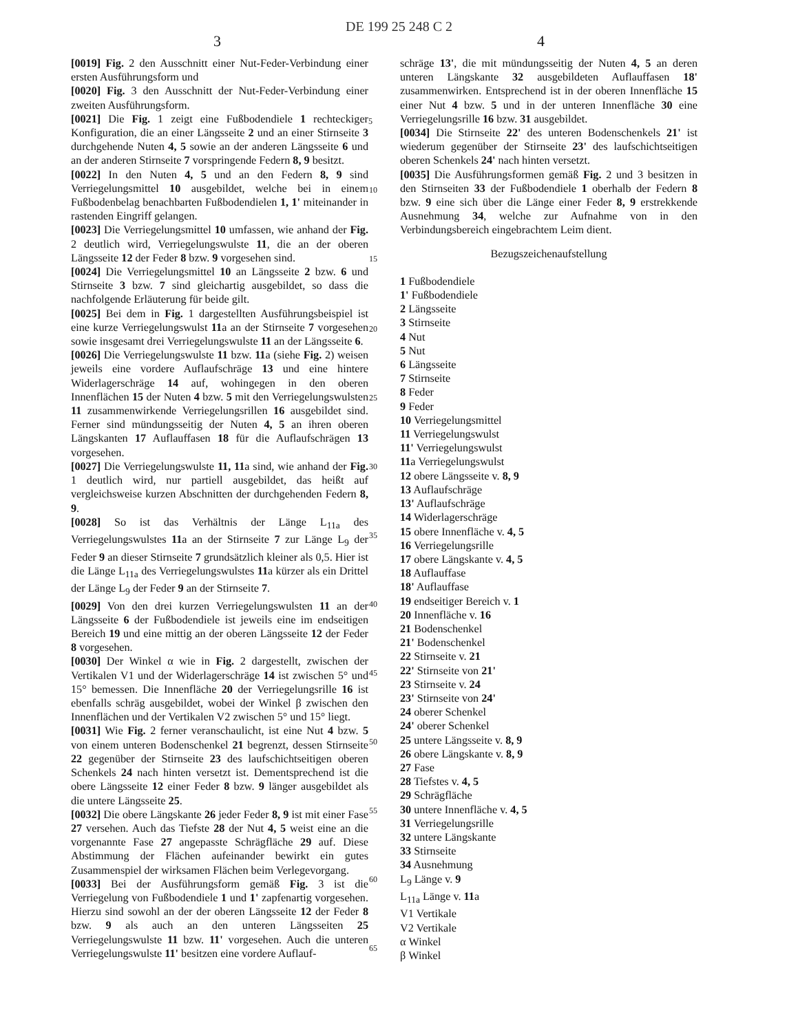DE 199 25 248 C 2
3 4
[0019] Fig. 2 den Ausschnitt einer Nut-Feder-Verbindung einer ersten Ausführungsform und
[0020] Fig. 3 den Ausschnitt der Nut-Feder-Verbindung einer zweiten Ausführungsform.
[0021] Die Fig. 1 zeigt eine Fußbodendiele 1 rechteckiger Konfiguration, die an einer Längsseite 2 und an einer Stirnseite 3 durchgehende Nuten 4, 5 sowie an der anderen Längsseite 6 und an der anderen Stirnseite 7 vorspringende Federn 8, 9 besitzt.
[0022] In den Nuten 4, 5 und an den Federn 8, 9 sind Verriegelungsmittel 10 ausgebildet, welche bei in einem Fußbodenbelag benachbarten Fußbodendielen 1, 1' miteinander in rastenden Eingriff gelangen.
[0023] Die Verriegelungsmittel 10 umfassen, wie anhand der Fig. 2 deutlich wird, Verriegelungswulste 11, die an der oberen Längsseite 12 der Feder 8 bzw. 9 vorgesehen sind.
[0024] Die Verriegelungsmittel 10 an Längsseite 2 bzw. 6 und Stirnseite 3 bzw. 7 sind gleichartig ausgebildet, so dass die nachfolgende Erläuterung für beide gilt.
[0025] Bei dem in Fig. 1 dargestellten Ausführungsbeispiel ist eine kurze Verriegelungswulst 11a an der Stirnseite 7 vorgesehen sowie insgesamt drei Verriegelungswulste 11 an der Längsseite 6.
[0026] Die Verriegelungswulste 11 bzw. 11a (siehe Fig. 2) weisen jeweils eine vordere Auflaufschräge 13 und eine hintere Widerlagerschräge 14 auf, wohingegen in den oberen Innenflächen 15 der Nuten 4 bzw. 5 mit den Verriegelungswulsten 11 zusammenwirkende Verriegelungsrillen 16 ausgebildet sind. Ferner sind mündungsseitig der Nuten 4, 5 an ihren oberen Längskanten 17 Auflauffasen 18 für die Auflaufschrägen 13 vorgesehen.
[0027] Die Verriegelungswulste 11, 11a sind, wie anhand der Fig. 1 deutlich wird, nur partiell ausgebildet, das heißt auf vergleichsweise kurzen Abschnitten der durchgehenden Federn 8, 9.
[0028] So ist das Verhältnis der Länge L<sub>11a</sub> des Verriegelungswulstes 11a an der Stirnseite 7 zur Länge L<sub>9</sub> der Feder 9 an dieser Stirnseite 7 grundsätzlich kleiner als 0,5. Hier ist die Länge L<sub>11a</sub> des Verriegelungswulstes 11a kürzer als ein Drittel der Länge L<sub>9</sub> der Feder 9 an der Stirnseite 7.
[0029] Von den drei kurzen Verriegelungswulsten 11 an der Längsseite 6 der Fußbodendiele ist jeweils eine im endseitigen Bereich 19 und eine mittig an der oberen Längsseite 12 der Feder 8 vorgesehen.
[0030] Der Winkel α wie in Fig. 2 dargestellt, zwischen der Vertikalen V1 und der Widerlagerschräge 14 ist zwischen 5° und 15° bemessen. Die Innenfläche 20 der Verriegelungsrille 16 ist ebenfalls schräg ausgebildet, wobei der Winkel β zwischen den Innenflächen und der Vertikalen V2 zwischen 5° und 15° liegt.
[0031] Wie Fig. 2 ferner veranschaulicht, ist eine Nut 4 bzw. 5 von einem unteren Bodenschenkel 21 begrenzt, dessen Stirnseite 22 gegenüber der Stirnseite 23 des laufschichtseitigen oberen Schenkels 24 nach hinten versetzt ist. Dementsprechend ist die obere Längsseite 12 einer Feder 8 bzw. 9 länger ausgebildet als die untere Längsseite 25.
[0032] Die obere Längskante 26 jeder Feder 8, 9 ist mit einer Fase 27 versehen. Auch das Tiefste 28 der Nut 4, 5 weist eine an die vorgenannte Fase 27 angepasste Schrägfläche 29 auf. Diese Abstimmung der Flächen aufeinander bewirkt ein gutes Zusammenspiel der wirksamen Flächen beim Verlegevorgang.
[0033] Bei der Ausführungsform gemäß Fig. 3 ist die Verriegelung von Fußbodendiele 1 und 1' zapfenartig vorgesehen. Hierzu sind sowohl an der der oberen Längsseite 12 der Feder 8 bzw. 9 als auch an den unteren Längsseiten 25 Verriegelungswulste 11 bzw. 11' vorgesehen. Auch die unteren Verriegelungswulste 11' besitzen eine vordere Auflauf-
schräge 13', die mit mündungsseitig der Nuten 4, 5 an deren unteren Längskante 32 ausgebildeten Auflauffasen 18' zusammenwirken. Entsprechend ist in der oberen Innenfläche 15 einer Nut 4 bzw. 5 und in der unteren Innenfläche 30 eine Verriegelungsrille 16 bzw. 31 ausgebildet.
[0034] Die Stirnseite 22' des unteren Bodenschenkels 21' ist wiederum gegenüber der Stirnseite 23' des laufschichtseitigen oberen Schenkels 24' nach hinten versetzt.
[0035] Die Ausführungsformen gemäß Fig. 2 und 3 besitzen in den Stirnseiten 33 der Fußbodendiele 1 oberhalb der Federn 8 bzw. 9 eine sich über die Länge einer Feder 8, 9 erstrekkende Ausnehmung 34, welche zur Aufnahme von in den Verbindungsbereich eingebrachtem Leim dient.
Bezugszeichenaufstellung
1 Fußbodendiele
1' Fußbodendiele
2 Längsseite
3 Stirnseite
4 Nut
5 Nut
6 Längsseite
7 Stirnseite
8 Feder
9 Feder
10 Verriegelungsmittel
11 Verriegelungswulst
11' Verriegelungswulst
11a Verriegelungswulst
12 obere Längsseite v. 8, 9
13 Auflaufschräge
13' Auflaufschräge
14 Widerlagerschräge
15 obere Innenfläche v. 4, 5
16 Verriegelungsrille
17 obere Längskante v. 4, 5
18 Auflauffase
18' Auflauffase
19 endseitiger Bereich v. 1
20 Innenfläche v. 16
21 Bodenschenkel
21' Bodenschenkel
22 Stirnseite v. 21
22' Stirnseite von 21'
23 Stirnseite v. 24
23' Stirnseite von 24'
24 oberer Schenkel
24' oberer Schenkel
25 untere Längsseite v. 8, 9
26 obere Längskante v. 8, 9
27 Fase
28 Tiefstes v. 4, 5
29 Schrägfläche
30 untere Innenfläche v. 4, 5
31 Verriegelungsrille
32 untere Längskante
33 Stirnseite
34 Ausnehmung
L<sub>9</sub> Länge v. 9
L<sub>11a</sub> Länge v. 11a
V1 Vertikale
V2 Vertikale
α Winkel
β Winkel
5
10
15
20
25
30
35
40
45
50
55
60
65